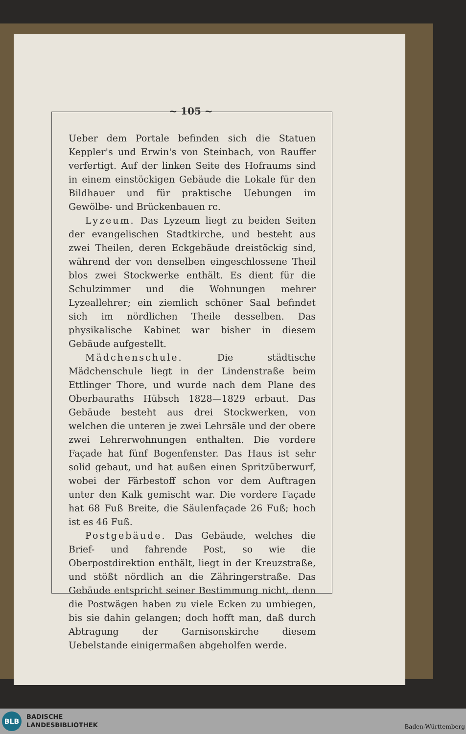~ 105 ~
Ueber dem Portale befinden sich die Statuen Keppler's und Erwin's von Steinbach, von Rauffer verfertigt. Auf der linken Seite des Hofraums sind in einem einstöckigen Gebäude die Lokale für den Bildhauer und für praktische Uebungen im Gewölbe- und Brückenbauen rc.
Lyzeum. Das Lyzeum liegt zu beiden Seiten der evangelischen Stadtkirche, und besteht aus zwei Theilen, deren Eckgebäude dreistöckig sind, während der von denselben eingeschlossene Theil blos zwei Stockwerke enthält. Es dient für die Schulzimmer und die Wohnungen mehrer Lyzeallehrer; ein ziemlich schöner Saal befindet sich im nördlichen Theile desselben. Das physikalische Kabinet war bisher in diesem Gebäude aufgestellt.
Mädchenschule. Die städtische Mädchenschule liegt in der Lindenstraße beim Ettlinger Thore, und wurde nach dem Plane des Oberbauraths Hübsch 1828—1829 erbaut. Das Gebäude besteht aus drei Stockwerken, von welchen die unteren je zwei Lehrsäle und der obere zwei Lehrerwohnungen enthalten. Die vordere Façade hat fünf Bogenfenster. Das Haus ist sehr solid gebaut, und hat außen einen Spritzüberwurf, wobei der Färbestoff schon vor dem Auftragen unter den Kalk gemischt war. Die vordere Façade hat 68 Fuß Breite, die Säulenfaçade 26 Fuß; hoch ist es 46 Fuß.
Postgebäude. Das Gebäude, welches die Brief- und fahrende Post, so wie die Oberpostdirektion enthält, liegt in der Kreuzstraße, und stößt nördlich an die Zähringerstraße. Das Gebäude entspricht seiner Bestimmung nicht, denn die Postwägen haben zu viele Ecken zu umbiegen, bis sie dahin gelangen; doch hofft man, daß durch Abtragung der Garnisonskirche diesem Uebelstande einigermaßen abgeholfen werde.
BLB
BADISCHE
LANDESBIBLIOTHEK
Baden-Württemberg